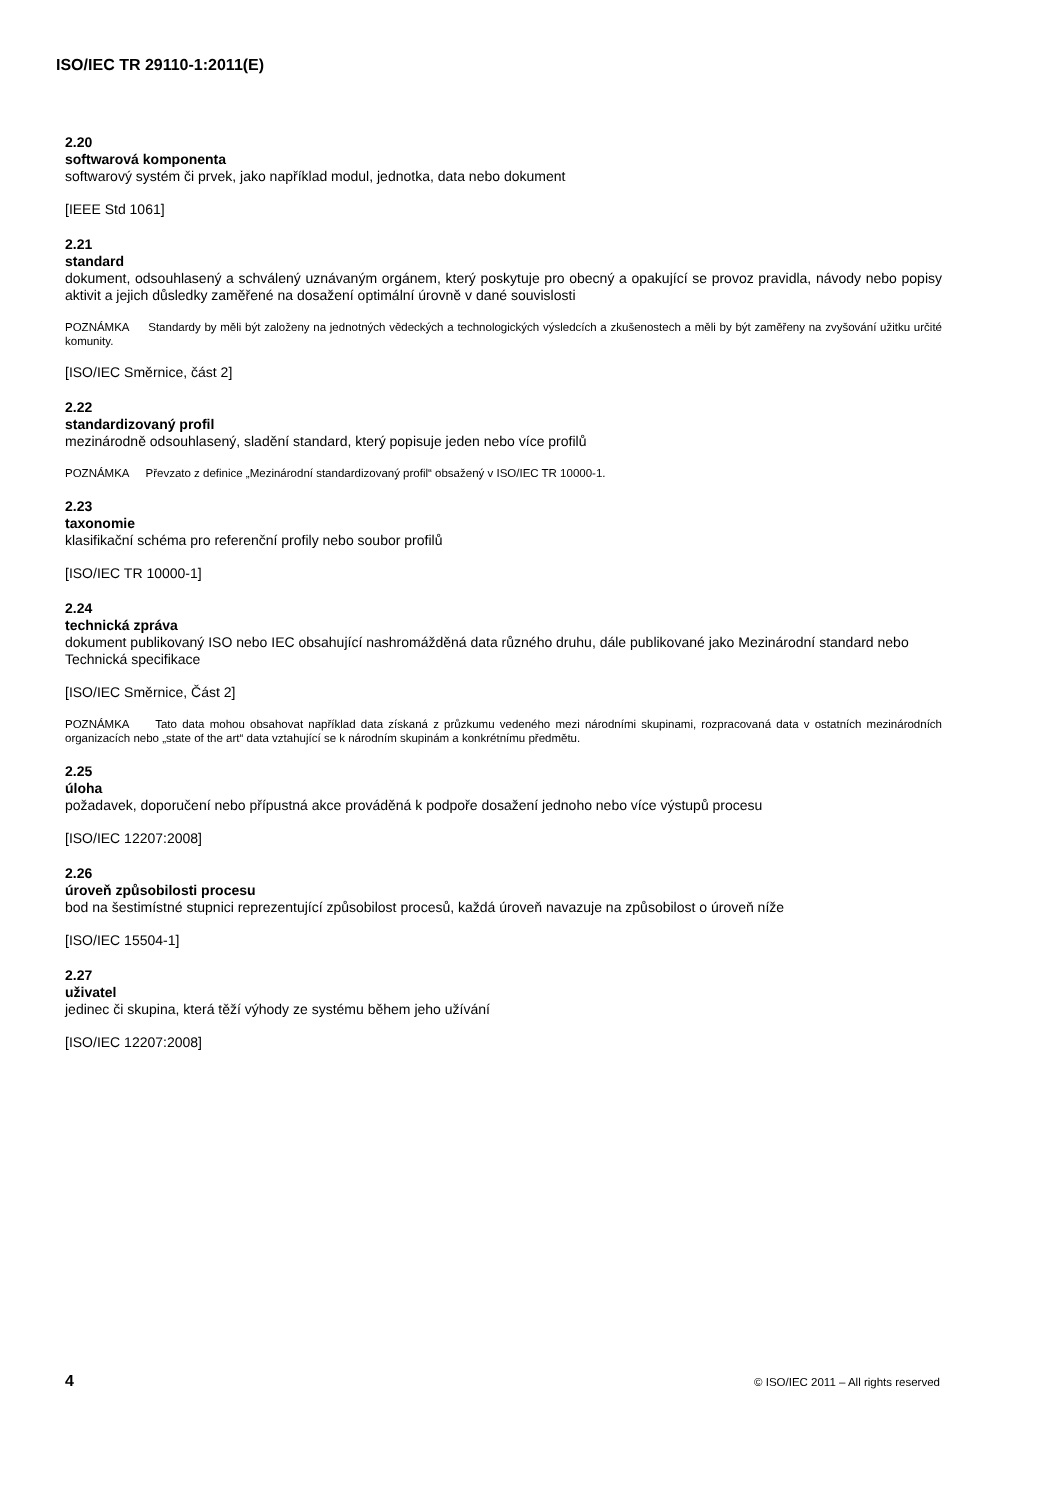ISO/IEC TR 29110-1:2011(E)
2.20
softwarová komponenta
softwarový systém či prvek, jako například modul, jednotka, data nebo dokument
[IEEE Std 1061]
2.21
standard
dokument, odsouhlasený a schválený uznávaným orgánem, který poskytuje pro obecný a opakující se provoz pravidla, návody nebo popisy aktivit a jejich důsledky zaměřené na dosažení optimální úrovně v dané souvislosti
POZNÁMKA Standardy by měli být založeny na jednotných vědeckých a technologických výsledcích a zkušenostech a měli by být zaměřeny na zvyšování užitku určité komunity.
[ISO/IEC Směrnice, část 2]
2.22
standardizovaný profil
mezinárodně odsouhlasený, sladění standard, který popisuje jeden nebo více profilů
POZNÁMKA Převzato z definice „Mezinárodní standardizovaný profil“ obsažený v ISO/IEC TR 10000-1.
2.23
taxonomie
klasifikační schéma pro referenční profily nebo soubor profilů
[ISO/IEC TR 10000-1]
2.24
technická zpráva
dokument publikovaný ISO nebo IEC obsahující nashromážděná data různého druhu, dále publikované jako Mezinárodní standard nebo Technická specifikace
[ISO/IEC Směrnice, Část 2]
POZNÁMKA Tato data mohou obsahovat například data získaná z průzkumu vedeného mezi národními skupinami, rozpracovaná data v ostatních mezinárodních organizacích nebo „state of the art“ data vztahující se k národním skupinám a konkrétnímu předmětu.
2.25
úloha
požadavek, doporučení nebo přípustná akce prováděná k podpoře dosažení jednoho nebo více výstupů procesu
[ISO/IEC 12207:2008]
2.26
úroveň způsobilosti procesu
bod na šestimístné stupnici reprezentující způsobilost procesů, každá úroveň navazuje na způsobilost o úroveň níže
[ISO/IEC 15504-1]
2.27
uživatel
jedinec či skupina, která těží výhody ze systému během jeho užívání
[ISO/IEC 12207:2008]
4 © ISO/IEC 2011 – All rights reserved